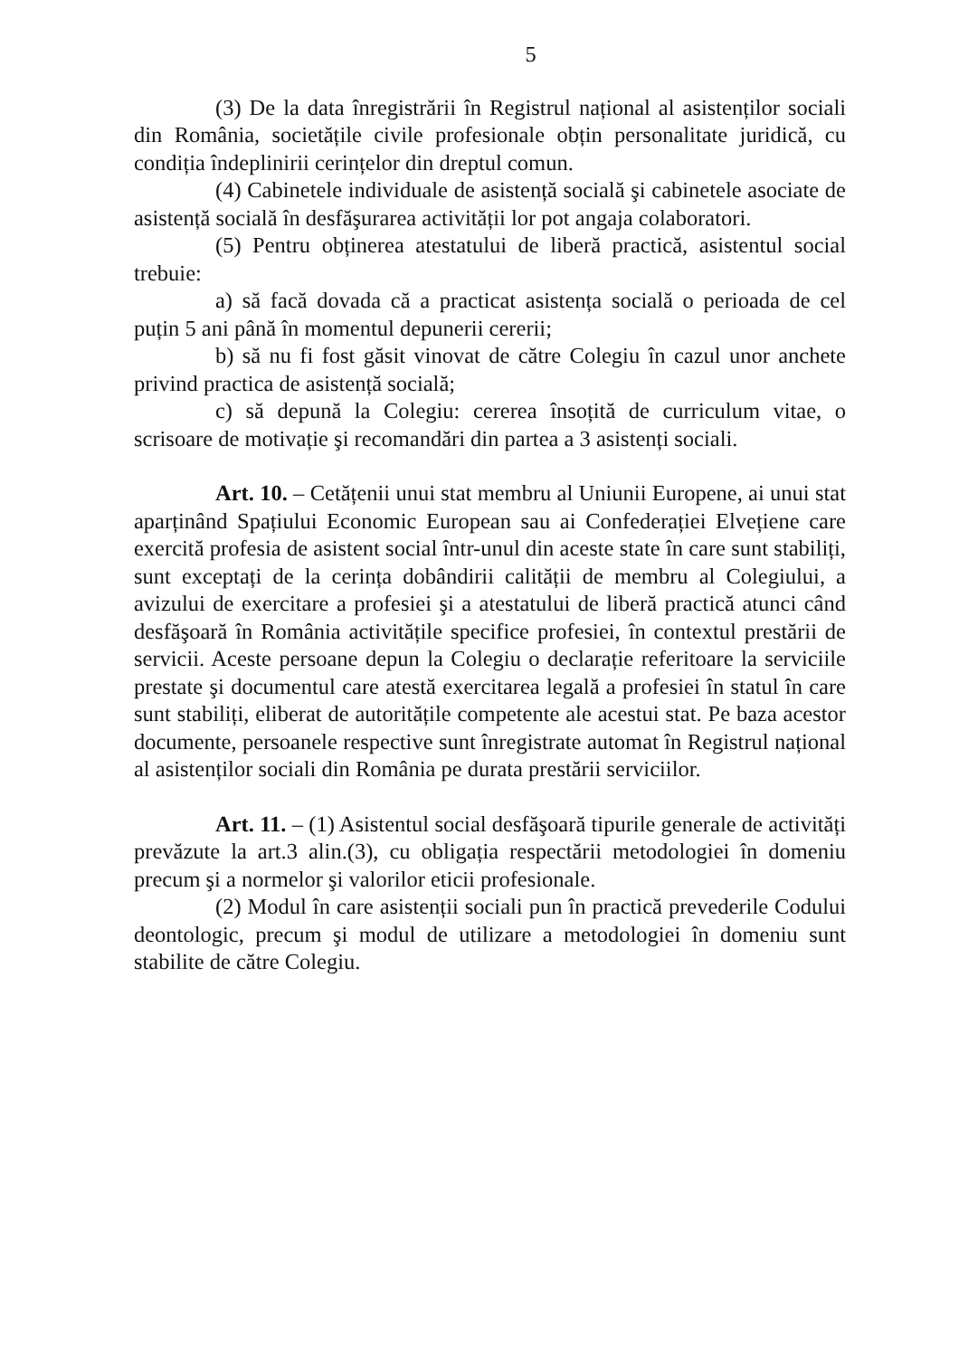5
(3) De la data înregistrării în Registrul național al asistenților sociali din România, societățile civile profesionale obțin personalitate juridică, cu condiția îndeplinirii cerințelor din dreptul comun.
(4) Cabinetele individuale de asistență socială şi cabinetele asociate de asistență socială în desfăşurarea activității lor pot angaja colaboratori.
(5) Pentru obținerea atestatului de liberă practică, asistentul social trebuie:
a) să facă dovada că a practicat asistența socială o perioada de cel puțin 5 ani până în momentul depunerii cererii;
b) să nu fi fost găsit vinovat de către Colegiu în cazul unor anchete privind practica de asistență socială;
c) să depună la Colegiu: cererea însoțită de curriculum vitae, o scrisoare de motivație şi recomandări din partea a 3 asistenți sociali.
Art. 10. – Cetățenii unui stat membru al Uniunii Europene, ai unui stat aparținând Spațiului Economic European sau ai Confederației Elvețiene care exercită profesia de asistent social într-unul din aceste state în care sunt stabiliți, sunt exceptați de la cerința dobândirii calității de membru al Colegiului, a avizului de exercitare a profesiei şi a atestatului de liberă practică atunci când desfăşoară în România activitățile specifice profesiei, în contextul prestării de servicii. Aceste persoane depun la Colegiu o declarație referitoare la serviciile prestate şi documentul care atestă exercitarea legală a profesiei în statul în care sunt stabiliți, eliberat de autoritățile competente ale acestui stat. Pe baza acestor documente, persoanele respective sunt înregistrate automat în Registrul național al asistenților sociali din România pe durata prestării serviciilor.
Art. 11. – (1) Asistentul social desfăşoară tipurile generale de activități prevăzute la art.3 alin.(3), cu obligația respectării metodologiei în domeniu precum şi a normelor şi valorilor eticii profesionale.
(2) Modul în care asistenții sociali pun în practică prevederile Codului deontologic, precum şi modul de utilizare a metodologiei în domeniu sunt stabilite de către Colegiu.